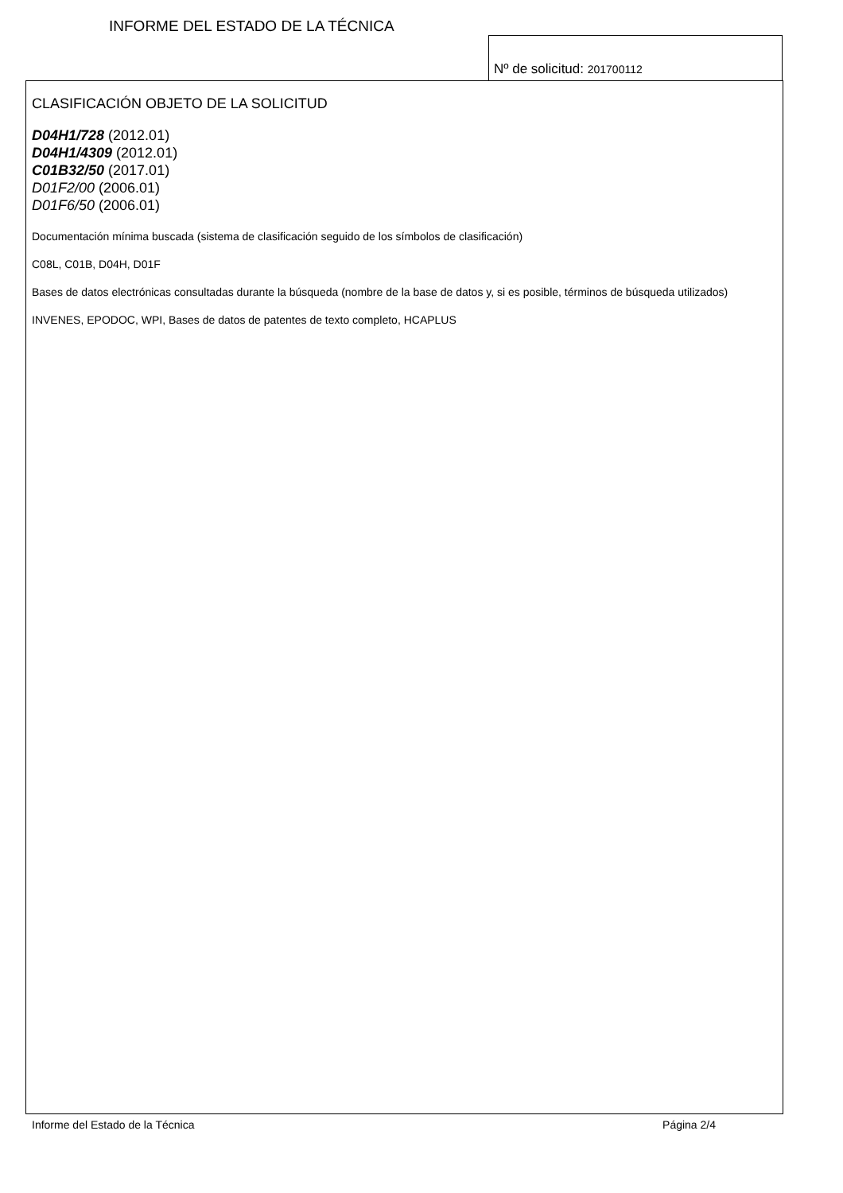INFORME DEL ESTADO DE LA TÉCNICA
Nº de solicitud: 201700112
CLASIFICACIÓN OBJETO DE LA SOLICITUD
D04H1/728 (2012.01)
D04H1/4309 (2012.01)
C01B32/50 (2017.01)
D01F2/00 (2006.01)
D01F6/50 (2006.01)
Documentación mínima buscada (sistema de clasificación seguido de los símbolos de clasificación)
C08L, C01B, D04H, D01F
Bases de datos electrónicas consultadas durante la búsqueda (nombre de la base de datos y, si es posible, términos de búsqueda utilizados)
INVENES, EPODOC, WPI, Bases de datos de patentes de texto completo, HCAPLUS
Informe del Estado de la Técnica Página 2/4